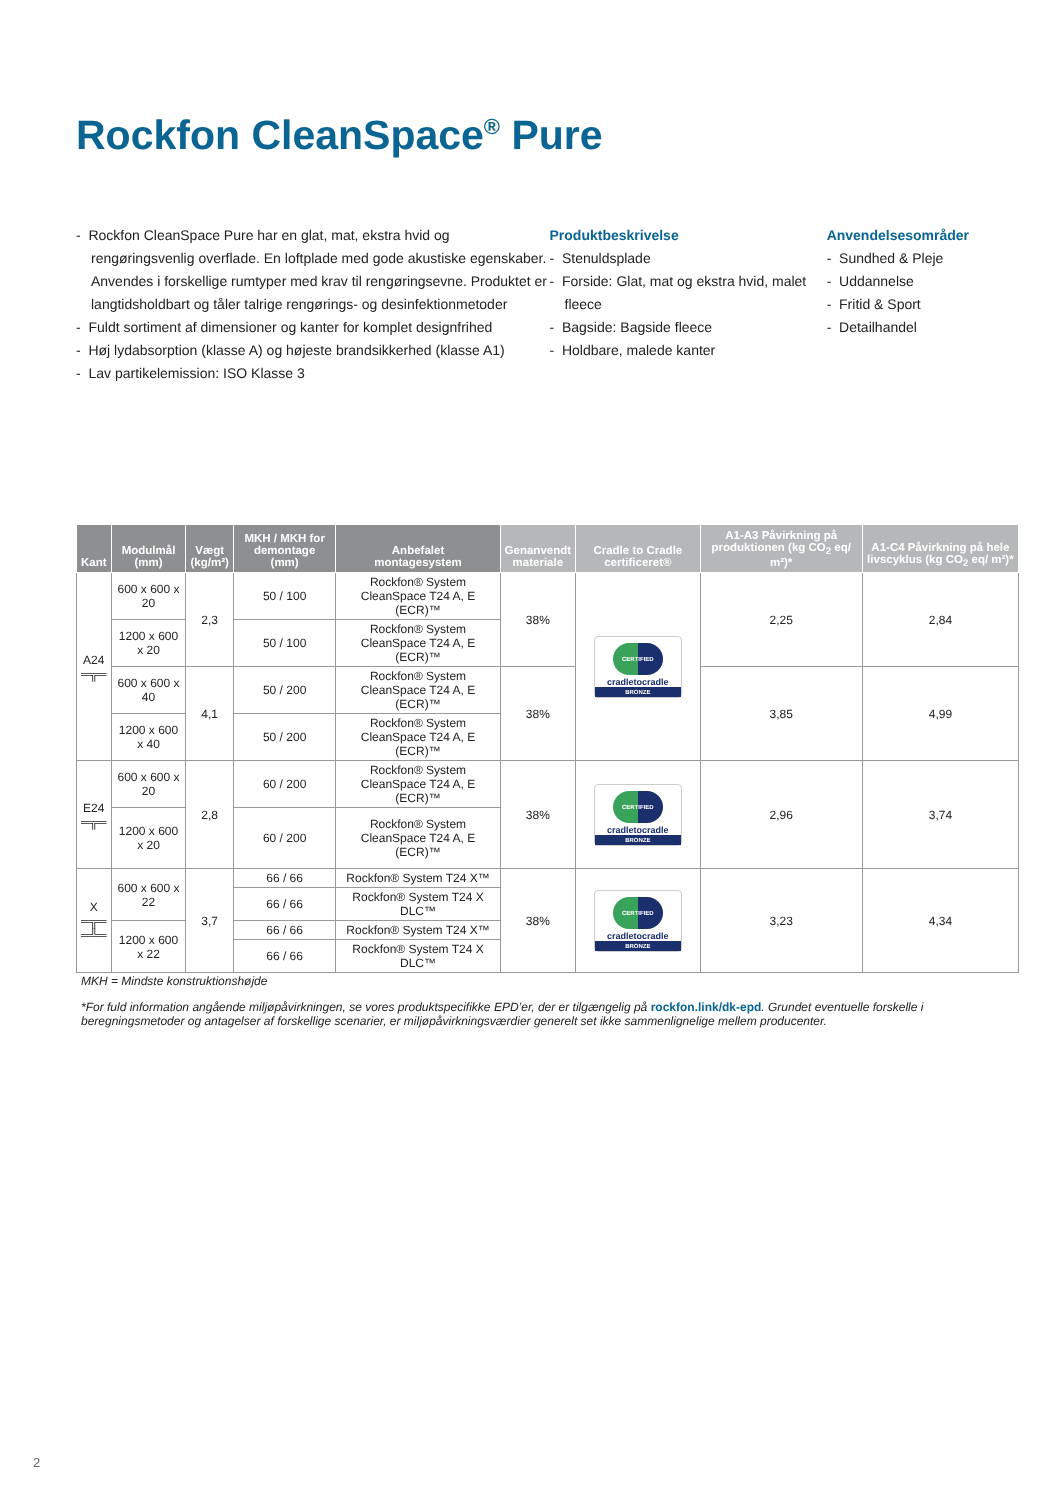Rockfon CleanSpace<sup>®</sup> Pure
- Rockfon CleanSpace Pure har en glat, mat, ekstra hvid og rengøringsvenlig overflade. En loftplade med gode akustiske egenskaber. Anvendes i forskellige rumtyper med krav til rengøringsevne. Produktet er langtidsholdbart og tåler talrige rengørings- og desinfektionmetoder
- Fuldt sortiment af dimensioner og kanter for komplet designfrihed
- Høj lydabsorption (klasse A) og højeste brandsikkerhed (klasse A1)
- Lav partikelemission: ISO Klasse 3
Produktbeskrivelse
- Stenuldsplade
- Forside: Glat, mat og ekstra hvid, malet fleece
- Bagside: Bagside fleece
- Holdbare, malede kanter
Anvendelsesområder
- Sundhed & Pleje
- Uddannelse
- Fritid & Sport
- Detailhandel
| Kant | Modulmål (mm) | Vægt (kg/m²) | MKH / MKH for demontage (mm) | Anbefalet montagesystem | Genanvendt materiale | Cradle to Cradle certificeret® | A1-A3 Påvirkning på produktionen (kg CO<sub>2</sub> eq/ m²)* | A1-C4 Påvirkning på hele livscyklus (kg CO<sub>2</sub> eq/ m²)* |
| --- | --- | --- | --- | --- | --- | --- | --- | --- |
| A24 ═╦═ | 600 x 600 x 20 | 2,3 | 50 / 100 | Rockfon® System CleanSpace T24 A, E (ECR)™ | 38% | CERTIFIED cradletocradle BRONZE | 2,25 | 2,84 |
| | 1200 x 600 x 20 | | 50 / 100 | Rockfon® System CleanSpace T24 A, E (ECR)™ | | | | |
| | 600 x 600 x 40 | 4,1 | 50 / 200 | Rockfon® System CleanSpace T24 A, E (ECR)™ | 38% | | 3,85 | 4,99 |
| | 1200 x 600 x 40 | | 50 / 200 | Rockfon® System CleanSpace T24 A, E (ECR)™ | | | | |
| E24 ═╦═ | 600 x 600 x 20 | 2,8 | 60 / 200 | Rockfon® System CleanSpace T24 A, E (ECR)™ | 38% | CERTIFIED cradletocradle BRONZE | 2,96 | 3,74 |
| | 1200 x 600 x 20 | | 60 / 200 | Rockfon® System CleanSpace T24 A, E (ECR)™ | | | | |
| X ═╦═ ═╩═ | 600 x 600 x 22 | 3,7 | 66 / 66 | Rockfon® System T24 X™ | 38% | CERTIFIED cradletocradle BRONZE | 3,23 | 4,34 |
| | | | 66 / 66 | Rockfon® System T24 X DLC™ | | | | |
| | 1200 x 600 x 22 | | 66 / 66 | Rockfon® System T24 X™ | | | | |
| | | | 66 / 66 | Rockfon® System T24 X DLC™ | | | | |
MKH = Mindste konstruktionshøjde
*For fuld information angående miljøpåvirkningen, se vores produktspecifikke EPD’er, der er tilgængelig på rockfon.link/dk-epd. Grundet eventuelle forskelle i beregningsmetoder og antagelser af forskellige scenarier, er miljøpåvirkningsværdier generelt set ikke sammenlignelige mellem producenter.
2